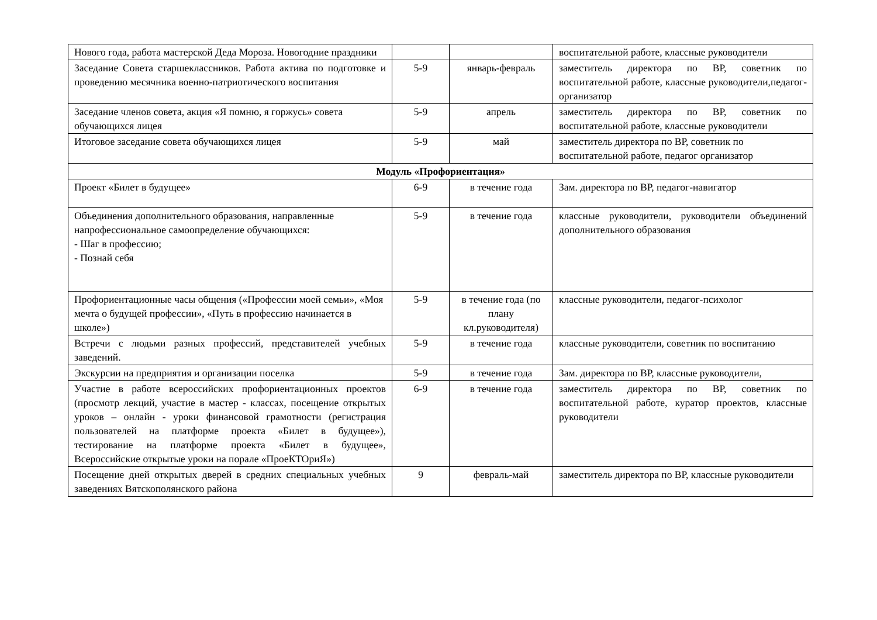| Нового года, работа мастерской Деда Мороза. Новогодние праздники | | | воспитательной работе, классные руководители |
| Заседание Совета старшеклассников. Работа актива по подготовке и проведению месячника военно-патриотического воспитания | 5-9 | январь-февраль | заместитель директора по ВР, советник по воспитательной работе, классные руководители,педагог-организатор |
| Заседание членов совета, акция «Я помню, я горжусь» совета обучающихся лицея | 5-9 | апрель | заместитель директора по ВР, советник по воспитательной работе, классные руководители |
| Итоговое заседание совета обучающихся лицея | 5-9 | май | заместитель директора по ВР, советник по воспитательной работе, педагог организатор |
| Модуль «Профориентация» | | | |
| Проект «Билет в будущее» | 6-9 | в течение года | Зам. директора по ВР, педагог-навигатор |
| Объединения дополнительного образования, направленные напрофессиональное самоопределение обучающихся: - Шаг в профессию; - Познай себя | 5-9 | в течение года | классные руководители, руководители объединений дополнительного образования |
| Профориентационные часы общения («Профессии моей семьи», «Моя мечта о будущей профессии», «Путь в профессию начинается в школе») | 5-9 | в течение года (по плану кл.руководителя) | классные руководители, педагог-психолог |
| Встречи с людьми разных профессий, представителей учебных заведений. | 5-9 | в течение года | классные руководители, советник по воспитанию |
| Экскурсии на предприятия и организации поселка | 5-9 | в течение года | Зам. директора по ВР, классные руководители, |
| Участие в работе всероссийских профориентационных проектов (просмотр лекций, участие в мастер - классах, посещение открытых уроков – онлайн - уроки финансовой грамотности (регистрация пользователей на платформе проекта «Билет в будущее»), тестирование на платформе проекта «Билет в будущее», Всероссийские открытые уроки на порале «ПроеКТОриЯ») | 6-9 | в течение года | заместитель директора по ВР, советник по воспитательной работе, куратор проектов, классные руководители |
| Посещение дней открытых дверей в средних специальных учебных заведениях Вятскополянского района | 9 | февраль-май | заместитель директора по ВР, классные руководители |